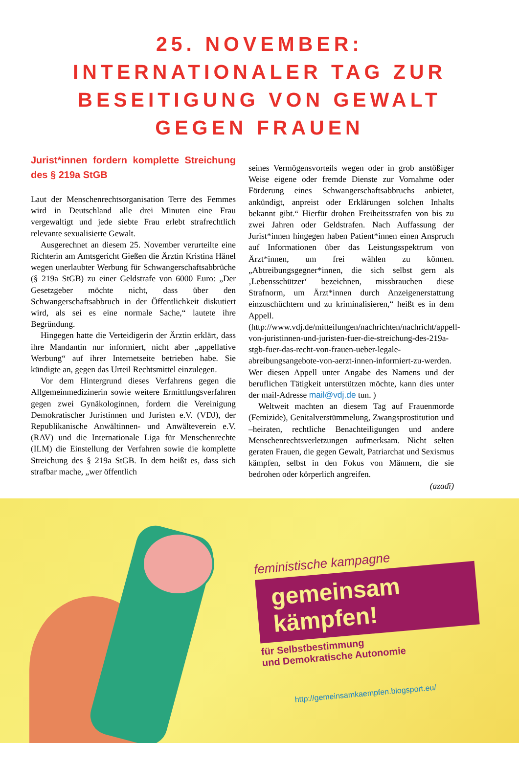25. NOVEMBER:
INTERNATIONALER TAG ZUR
BESEITIGUNG VON GEWALT
GEGEN FRAUEN
Jurist*innen fordern komplette Streichung des § 219a StGB
Laut der Menschenrechtsorganisation Terre des Femmes wird in Deutschland alle drei Minuten eine Frau vergewaltigt und jede siebte Frau erlebt strafrechtlich relevante sexualisierte Gewalt.
Ausgerechnet an diesem 25. November verurteilte eine Richterin am Amtsgericht Gießen die Ärztin Kristina Hänel wegen unerlaubter Werbung für Schwangerschaftsabbrüche (§ 219a StGB) zu einer Geldstrafe von 6000 Euro: „Der Gesetzgeber möchte nicht, dass über den Schwangerschaftsabbruch in der Öffentlichkeit diskutiert wird, als sei es eine normale Sache,“ lautete ihre Begründung.
Hingegen hatte die Verteidigerin der Ärztin erklärt, dass ihre Mandantin nur informiert, nicht aber „appellative Werbung“ auf ihrer Internetseite betrieben habe. Sie kündigte an, gegen das Urteil Rechtsmittel einzulegen.
Vor dem Hintergrund dieses Verfahrens gegen die Allgemeinmedizinerin sowie weitere Ermittlungsverfahren gegen zwei Gynäkologinnen, fordern die Vereinigung Demokratischer Juristinnen und Juristen e.V. (VDJ), der Republikanische Anwältinnen- und Anwälteverein e.V. (RAV) und die Internationale Liga für Menschenrechte (ILM) die Einstellung der Verfahren sowie die komplette Streichung des § 219a StGB. In dem heißt es, dass sich strafbar mache, „wer öffentlich
seines Vermögensvorteils wegen oder in grob anstößiger Weise eigene oder fremde Dienste zur Vornahme oder Förderung eines Schwangerschaftsabbruchs anbietet, ankündigt, anpreist oder Erklärungen solchen Inhalts bekannt gibt.“ Hierfür drohen Freiheitsstrafen von bis zu zwei Jahren oder Geldstrafen. Nach Auffassung der Jurist*innen hingegen haben Patient*innen einen Anspruch auf Informationen über das Leistungsspektrum von Ärzt*innen, um frei wählen zu können. „Abtreibungsgegner*innen, die sich selbst gern als ‚Lebensschützer‘ bezeichnen, missbrauchen diese Strafnorm, um Ärzt*innen durch Anzeigenerstattung einzuschüchtern und zu kriminalisieren,“ heißt es in dem Appell. (http://www.vdj.de/mitteilungen/nachrichten/nachricht/appell-von-juristinnen-und-juristen-fuer-die-streichung-des-219a-stgb-fuer-das-recht-von-frauen-ueber-legale-abreibungsangebote-von-aerzt-innen-informiert-zu-werden. Wer diesen Appell unter Angabe des Namens und der beruflichen Tätigkeit unterstützen möchte, kann dies unter der mail-Adresse mail@vdj.de tun. )
Weltweit machten an diesem Tag auf Frauenmorde (Femizide), Genitalverstümmelung, Zwangsprostitution und –heiraten, rechtliche Benachteiligungen und andere Menschenrechtsverletzungen aufmerksam. Nicht selten geraten Frauen, die gegen Gewalt, Patriarchat und Sexismus kämpfen, selbst in den Fokus von Männern, die sie bedrohen oder körperlich angreifen.
(azadî)
feministische kampagne
gemeinsam
kämpfen!
für Selbstbestimmung
und Demokratische Autonomie
http://gemeinsamkaempfen.blogsport.eu/